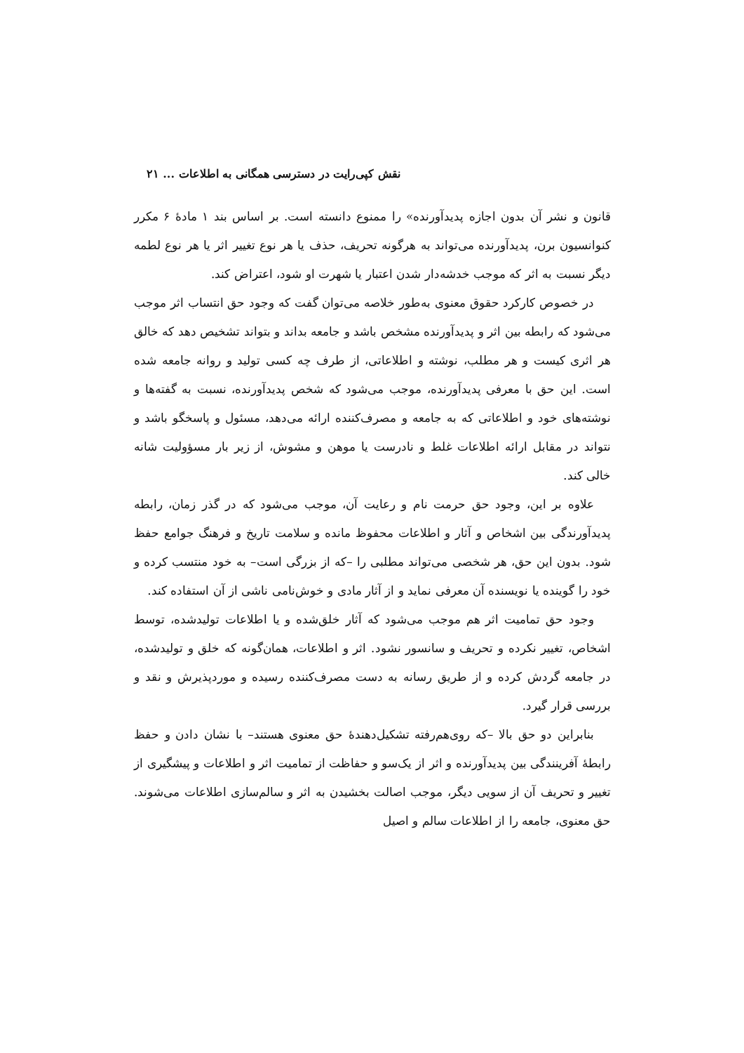نقش کپی‌رایت در دسترسی همگانی به اطلاعات ... ۲۱
قانون و نشر آن بدون اجازه پدیدآورنده» را ممنوع دانسته است. بر اساس بند ۱ مادهٔ ۶ مکرر کنوانسیون برن، پدیدآورنده می‌تواند به هرگونه تحریف، حذف یا هر نوع تغییر اثر یا هر نوع لطمه دیگر نسبت به اثر که موجب خدشه‌دار شدن اعتبار یا شهرت او شود، اعتراض کند.
در خصوص کارکرد حقوق معنوی به‌طور خلاصه می‌توان گفت که وجود حق انتساب اثر موجب می‌شود که رابطه بین اثر و پدیدآورنده مشخص باشد و جامعه بداند و بتواند تشخیص دهد که خالق هر اثری کیست و هر مطلب، نوشته و اطلاعاتی، از طرف چه کسی تولید و روانه جامعه شده است. این حق با معرفی پدیدآورنده، موجب می‌شود که شخص پدیدآورنده، نسبت به گفته‌ها و نوشته‌های خود و اطلاعاتی که به جامعه و مصرف‌کننده ارائه می‌دهد، مسئول و پاسخگو باشد و نتواند در مقابل ارائه اطلاعات غلط و نادرست یا موهن و مشوش، از زیر بار مسؤولیت شانه خالی کند.
علاوه بر این، وجود حق حرمت نام و رعایت آن، موجب می‌شود که در گذر زمان، رابطه پدیدآورندگی بین اشخاص و آثار و اطلاعات محفوظ مانده و سلامت تاریخ و فرهنگ جوامع حفظ شود. بدون این حق، هر شخصی می‌تواند مطلبی را –که از بزرگی است– به خود منتسب کرده و خود را گوینده یا نویسنده آن معرفی نماید و از آثار مادی و خوش‌نامی ناشی از آن استفاده کند.
وجود حق تمامیت اثر هم موجب می‌شود که آثار خلق‌شده و یا اطلاعات تولیدشده، توسط اشخاص، تغییر نکرده و تحریف و سانسور نشود. اثر و اطلاعات، همان‌گونه که خلق و تولیدشده، در جامعه گردش کرده و از طریق رسانه به دست مصرف‌کننده رسیده و موردپذیرش و نقد و بررسی قرار گیرد.
بنابراین دو حق بالا –که روی‌هم‌رفته تشکیل‌دهندهٔ حق معنوی هستند– با نشان دادن و حفظ رابطهٔ آفرینندگی بین پدیدآورنده و اثر از یک‌سو و حفاظت از تمامیت اثر و اطلاعات و پیشگیری از تغییر و تحریف آن از سویی دیگر، موجب اصالت بخشیدن به اثر و سالم‌سازی اطلاعات می‌شوند. حق معنوی، جامعه را از اطلاعات سالم و اصیل